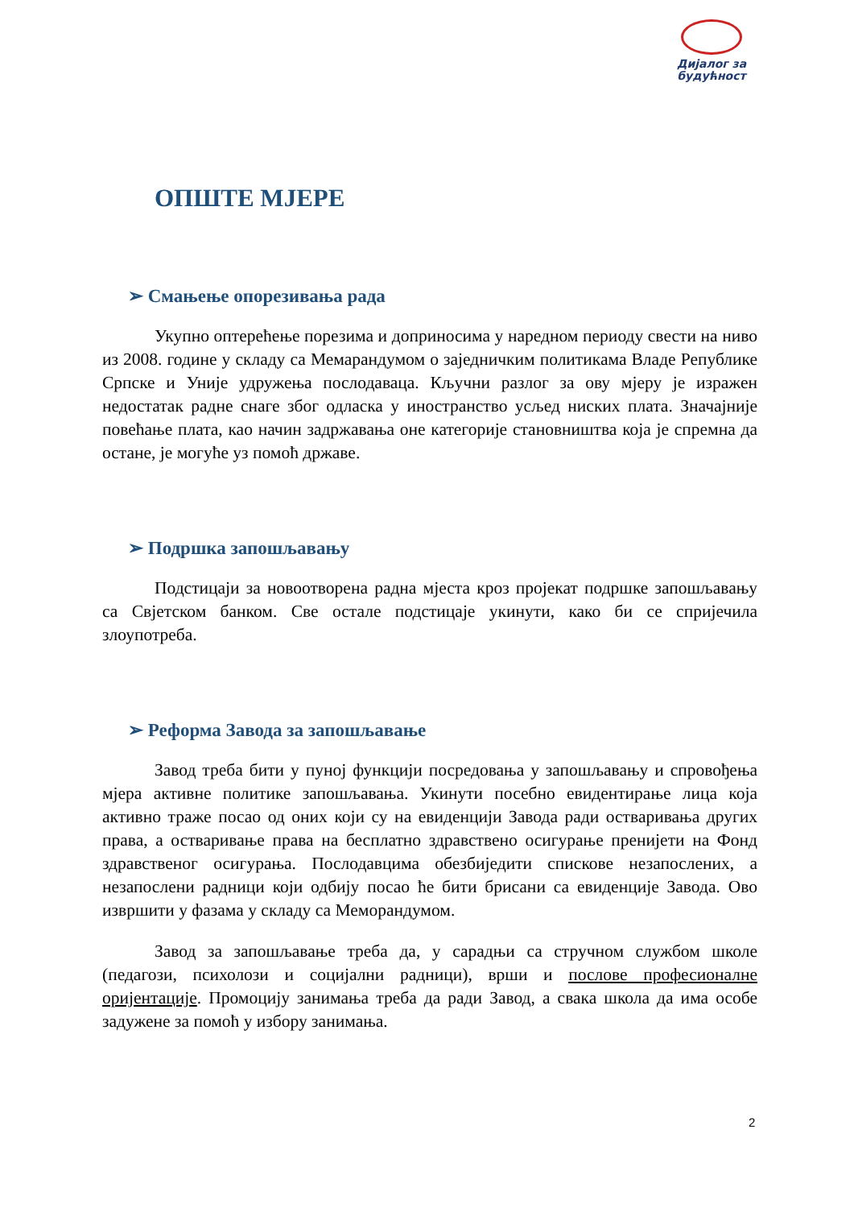Дијалог за
будућност
ОПШТЕ МЈЕРЕ
➢ Смањење опорезивања рада
Укупно оптерећење порезима и доприносима у наредном периоду свести на ниво из 2008. године у складу са Мемарандумом о заједничким политикама Владе Републике Српске и Уније удружења послодаваца. Кључни разлог за ову мјеру је изражен недостатак радне снаге због одласка у иностранство усљед ниских плата. Значајније повећање плата, као начин задржавања оне категорије становништва која је спремна да остане, је могуће уз помоћ државе.
➢ Подршка запошљавању
Подстицаји за новоотворена радна мјеста кроз пројекат подршке запошљавању са Свјетском банком. Све остале подстицаје укинути, како би се спријечила злоупотреба.
➢ Реформа Завода за запошљавање
Завод треба бити у пуној функцији посредовања у запошљавању и спровођења мјера активне политике запошљавања. Укинути посебно евидентирање лица која активно траже посао од оних који су на евиденцији Завода ради остваривања других права, а остваривање права на бесплатно здравствено осигурање пренијети на Фонд здравственог осигурања. Послодавцима обезбиједити спискове незапослених, а незапослени радници који одбију посао ће бити брисани са евиденције Завода. Ово извршити у фазама у складу са Меморандумом.
Завод за запошљавање треба да, у сарадњи са стручном службом школе (педагози, психолози и социјални радници), врши и послове професионалне оријентације. Промоцију занимања треба да ради Завод, а свака школа да има особе задужене за помоћ у избору занимања.
2